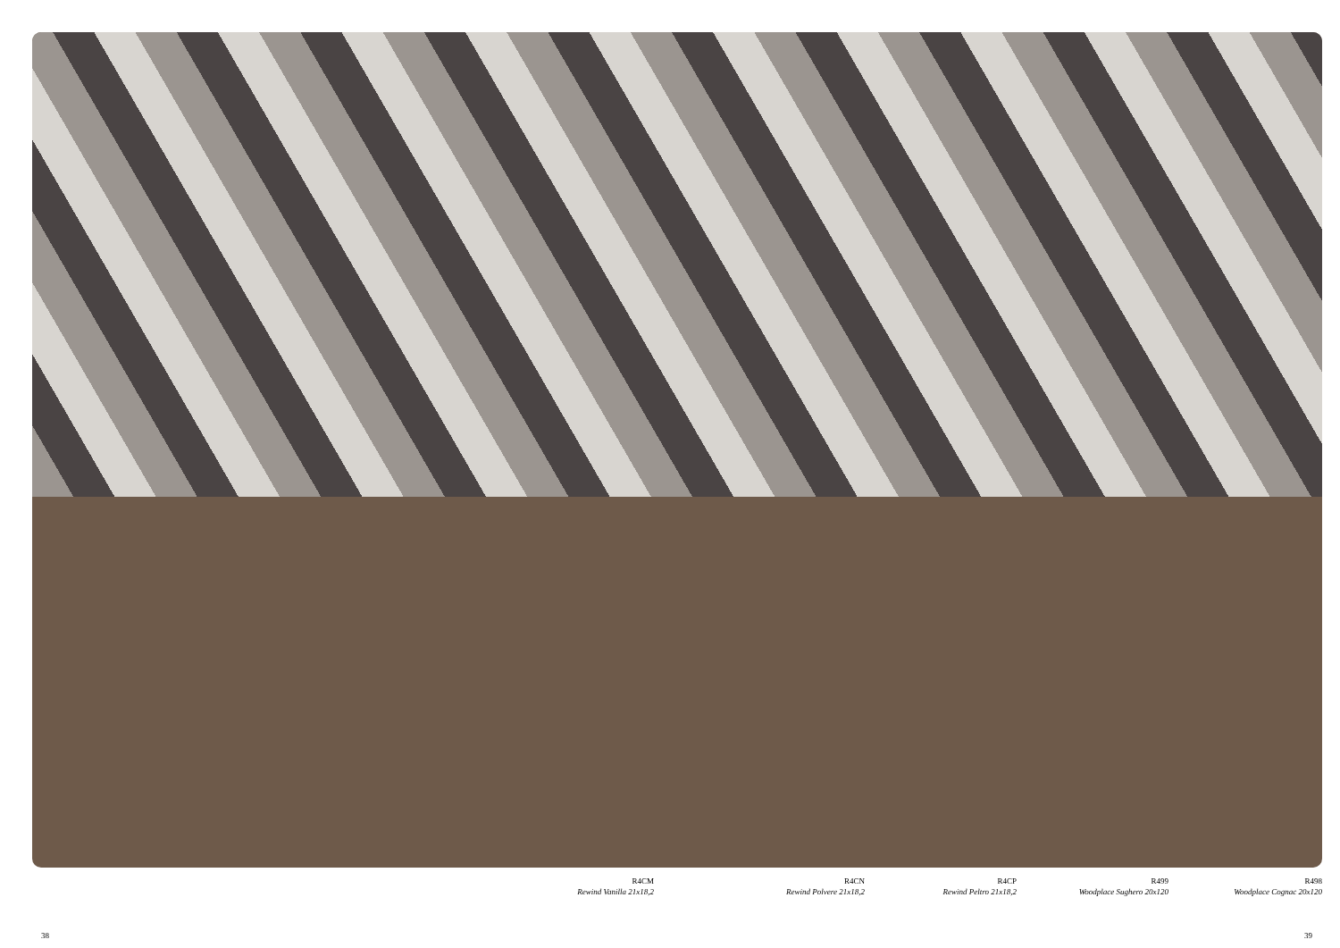R4CM
Rewind Vanilla 21x18,2
R4CN
Rewind Polvere 21x18,2
R4CP
Rewind Peltro 21x18,2
R499
Woodplace Sughero 20x120
R498
Woodplace Cognac 20x120
38 39